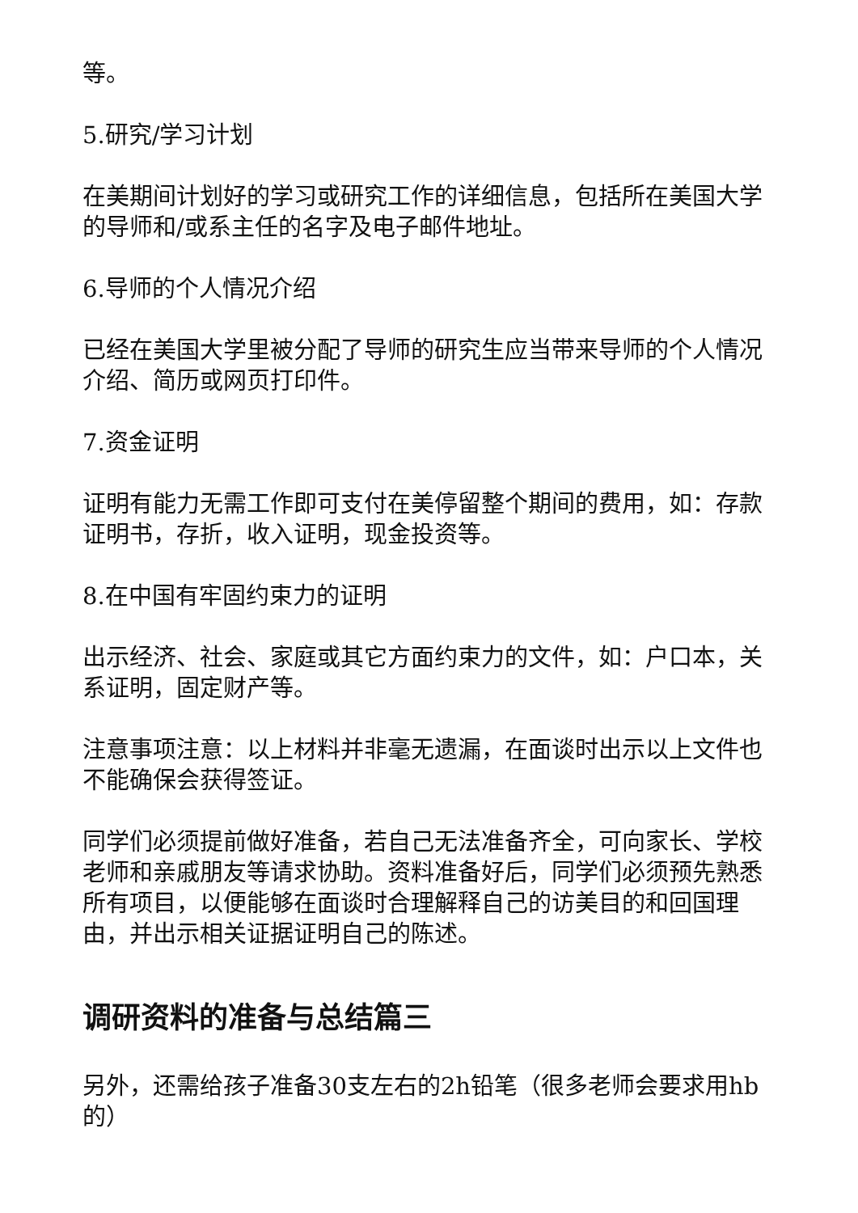等。
5.研究/学习计划
在美期间计划好的学习或研究工作的详细信息，包括所在美国大学的导师和/或系主任的名字及电子邮件地址。
6.导师的个人情况介绍
已经在美国大学里被分配了导师的研究生应当带来导师的个人情况介绍、简历或网页打印件。
7.资金证明
证明有能力无需工作即可支付在美停留整个期间的费用，如：存款证明书，存折，收入证明，现金投资等。
8.在中国有牢固约束力的证明
出示经济、社会、家庭或其它方面约束力的文件，如：户口本，关系证明，固定财产等。
注意事项注意：以上材料并非毫无遗漏，在面谈时出示以上文件也不能确保会获得签证。
同学们必须提前做好准备，若自己无法准备齐全，可向家长、学校老师和亲戚朋友等请求协助。资料准备好后，同学们必须预先熟悉所有项目，以便能够在面谈时合理解释自己的访美目的和回国理由，并出示相关证据证明自己的陈述。
调研资料的准备与总结篇三
另外，还需给孩子准备30支左右的2h铅笔（很多老师会要求用hb的）